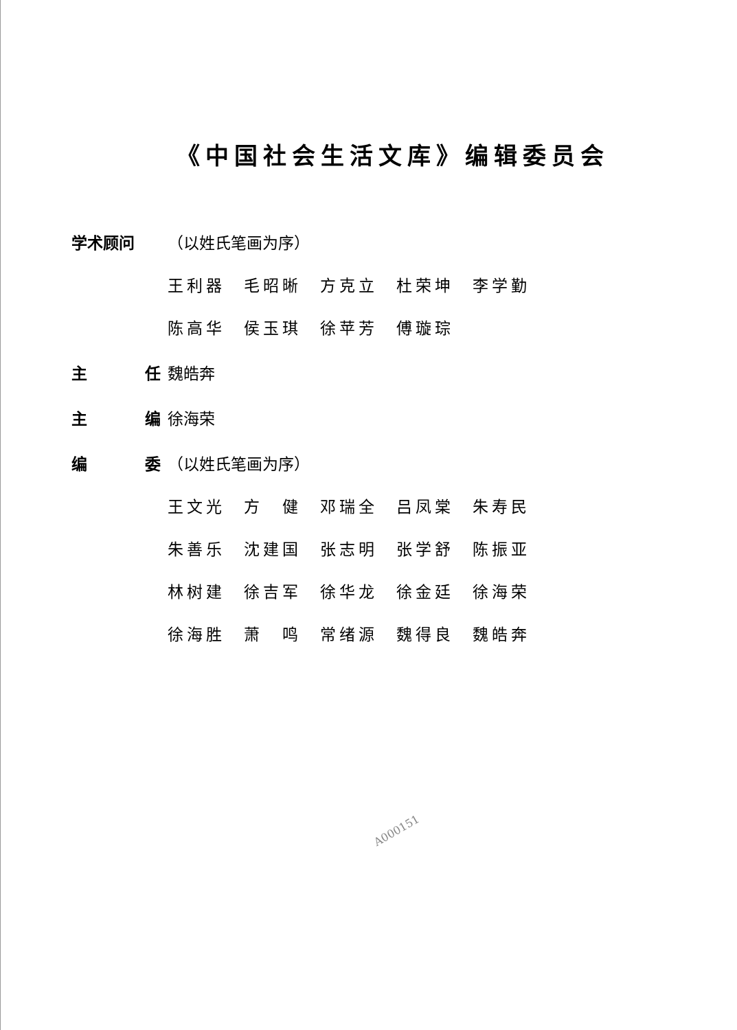《中国社会生活文库》编辑委员会
学术顾问 （以姓氏笔画为序）
王利器 毛昭晰 方克立 杜荣坤 李学勤 陈高华 侯玉琪 徐苹芳 傅璇琮
主 任 魏皓奔
主 编 徐海荣
编 委 （以姓氏笔画为序）
王文光 方　健 邓瑞全 吕凤棠 朱寿民 朱善乐 沈建国 张志明 张学舒 陈振亚 林树建 徐吉军 徐华龙 徐金廷 徐海荣 徐海胜 萧　鸣 常绪源 魏得良 魏皓奔
A000151